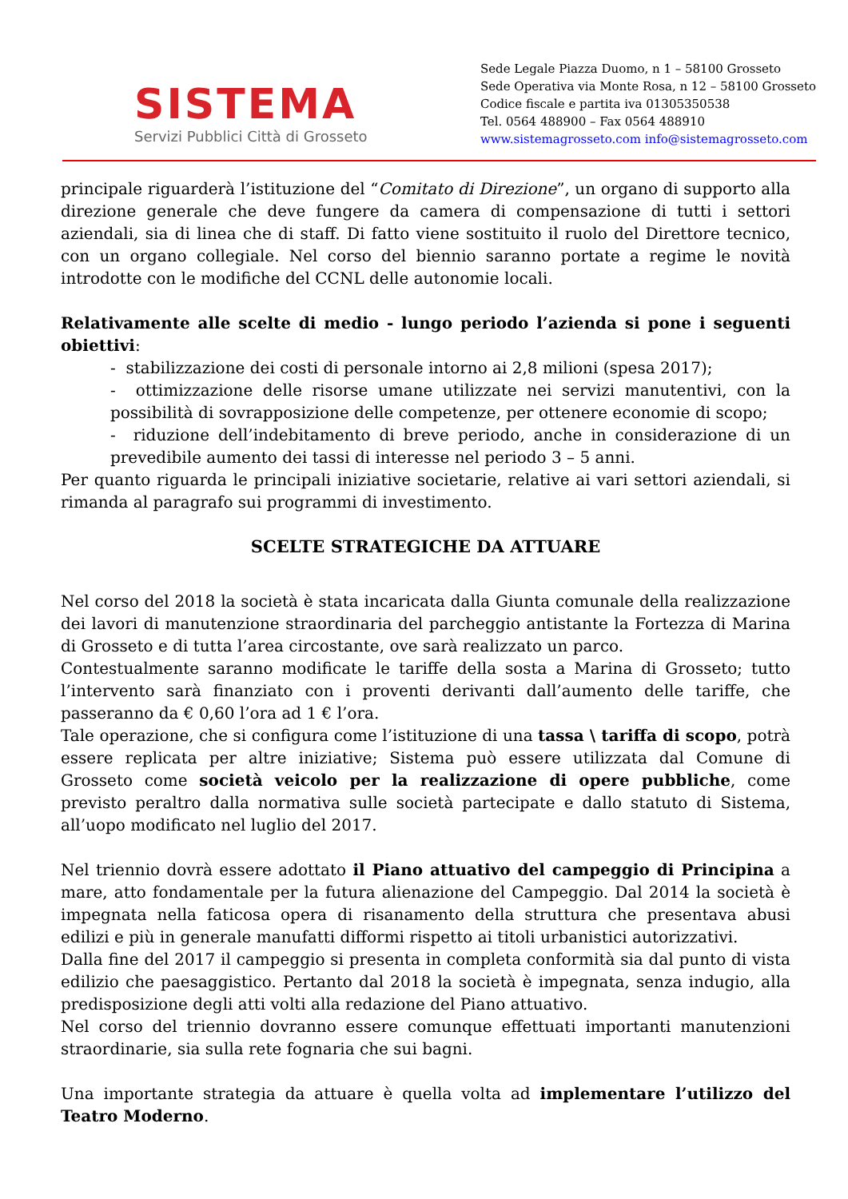SISTEMA
Servizi Pubblici Città di Grosseto
Sede Legale Piazza Duomo, n 1 – 58100 Grosseto
Sede Operativa via Monte Rosa, n 12 – 58100 Grosseto
Codice fiscale e partita iva 01305350538
Tel. 0564 488900 – Fax 0564 488910
www.sistemagrosseto.com info@sistemagrosseto.com
principale riguarderà l’istituzione del “Comitato di Direzione”, un organo di supporto alla direzione generale che deve fungere da camera di compensazione di tutti i settori aziendali, sia di linea che di staff. Di fatto viene sostituito il ruolo del Direttore tecnico, con un organo collegiale. Nel corso del biennio saranno portate a regime le novità introdotte con le modifiche del CCNL delle autonomie locali.
Relativamente alle scelte di medio - lungo periodo l’azienda si pone i seguenti obiettivi:
- stabilizzazione dei costi di personale intorno ai 2,8 milioni (spesa 2017);
- ottimizzazione delle risorse umane utilizzate nei servizi manutentivi, con la possibilità di sovrapposizione delle competenze, per ottenere economie di scopo;
- riduzione dell’indebitamento di breve periodo, anche in considerazione di un prevedibile aumento dei tassi di interesse nel periodo 3 – 5 anni.
Per quanto riguarda le principali iniziative societarie, relative ai vari settori aziendali, si rimanda al paragrafo sui programmi di investimento.
SCELTE STRATEGICHE DA ATTUARE
Nel corso del 2018 la società è stata incaricata dalla Giunta comunale della realizzazione dei lavori di manutenzione straordinaria del parcheggio antistante la Fortezza di Marina di Grosseto e di tutta l’area circostante, ove sarà realizzato un parco.
Contestualmente saranno modificate le tariffe della sosta a Marina di Grosseto; tutto l’intervento sarà finanziato con i proventi derivanti dall’aumento delle tariffe, che passeranno da € 0,60 l’ora ad 1 € l’ora.
Tale operazione, che si configura come l’istituzione di una tassa \ tariffa di scopo, potrà essere replicata per altre iniziative; Sistema può essere utilizzata dal Comune di Grosseto come società veicolo per la realizzazione di opere pubbliche, come previsto peraltro dalla normativa sulle società partecipate e dallo statuto di Sistema, all’uopo modificato nel luglio del 2017.
Nel triennio dovrà essere adottato il Piano attuativo del campeggio di Principina a mare, atto fondamentale per la futura alienazione del Campeggio. Dal 2014 la società è impegnata nella faticosa opera di risanamento della struttura che presentava abusi edilizi e più in generale manufatti difformi rispetto ai titoli urbanistici autorizzativi.
Dalla fine del 2017 il campeggio si presenta in completa conformità sia dal punto di vista edilizio che paesaggistico. Pertanto dal 2018 la società è impegnata, senza indugio, alla predisposizione degli atti volti alla redazione del Piano attuativo.
Nel corso del triennio dovranno essere comunque effettuati importanti manutenzioni straordinarie, sia sulla rete fognaria che sui bagni.
Una importante strategia da attuare è quella volta ad implementare l’utilizzo del Teatro Moderno.